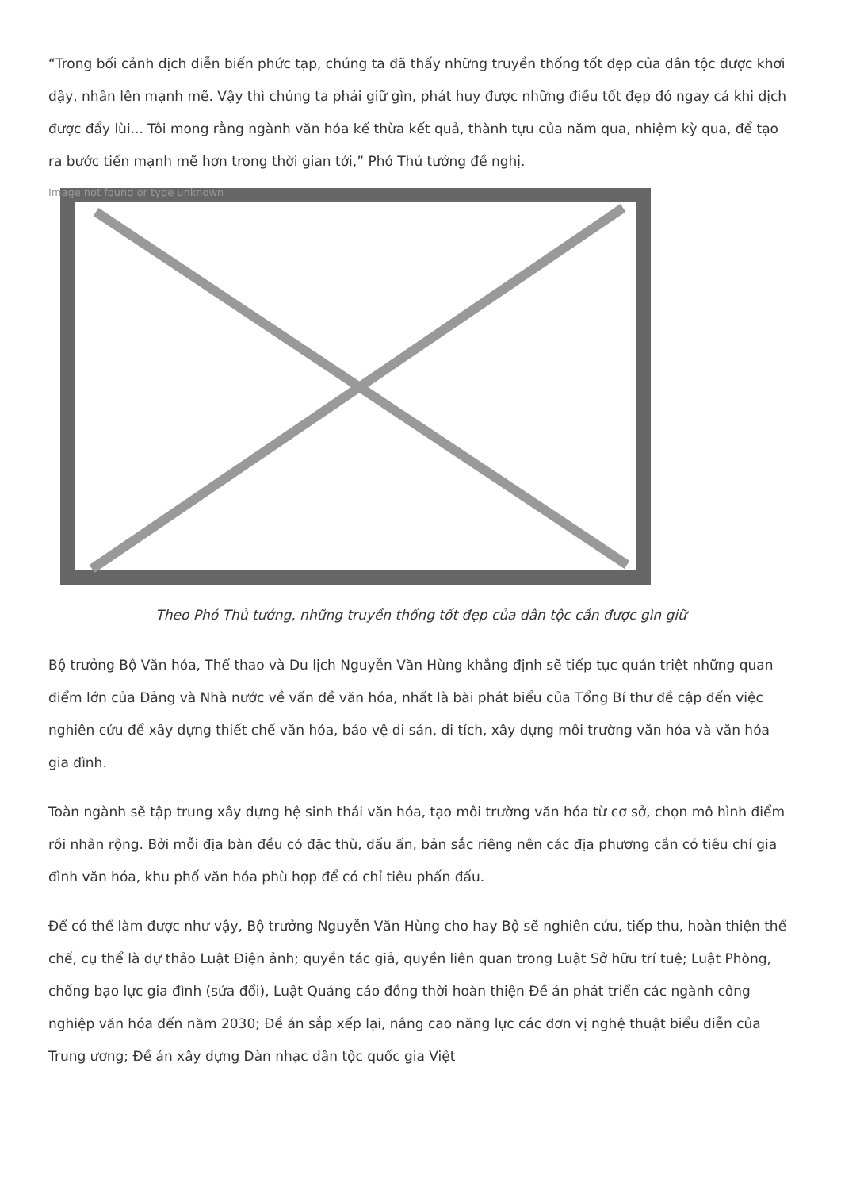“Trong bối cảnh dịch diễn biến phức tạp, chúng ta đã thấy những truyền thống tốt đẹp của dân tộc được khơi dậy, nhân lên mạnh mẽ. Vậy thì chúng ta phải giữ gìn, phát huy được những điều tốt đẹp đó ngay cả khi dịch được đẩy lùi... Tôi mong rằng ngành văn hóa kế thừa kết quả, thành tựu của năm qua, nhiệm kỳ qua, để tạo ra bước tiến mạnh mẽ hơn trong thời gian tới,” Phó Thủ tướng đề nghị.
Image not found or type unknown
Theo Phó Thủ tướng, những truyền thống tốt đẹp của dân tộc cần được gìn giữ
Bộ trưởng Bộ Văn hóa, Thể thao và Du lịch Nguyễn Văn Hùng khẳng định sẽ tiếp tục quán triệt những quan điểm lớn của Đảng và Nhà nước về vấn đề văn hóa, nhất là bài phát biểu của Tổng Bí thư đề cập đến việc nghiên cứu để xây dựng thiết chế văn hóa, bảo vệ di sản, di tích, xây dựng môi trường văn hóa và văn hóa gia đình.
Toàn ngành sẽ tập trung xây dựng hệ sinh thái văn hóa, tạo môi trường văn hóa từ cơ sở, chọn mô hình điểm rồi nhân rộng. Bởi mỗi địa bàn đều có đặc thù, dấu ấn, bản sắc riêng nên các địa phương cần có tiêu chí gia đình văn hóa, khu phố văn hóa phù hợp để có chỉ tiêu phấn đấu.
Để có thể làm được như vậy, Bộ trưởng Nguyễn Văn Hùng cho hay Bộ sẽ nghiên cứu, tiếp thu, hoàn thiện thể chế, cụ thể là dự thảo Luật Điện ảnh; quyền tác giả, quyền liên quan trong Luật Sở hữu trí tuệ; Luật Phòng, chống bạo lực gia đình (sửa đổi), Luật Quảng cáo đồng thời hoàn thiện Đề án phát triển các ngành công nghiệp văn hóa đến năm 2030; Đề án sắp xếp lại, nâng cao năng lực các đơn vị nghệ thuật biểu diễn của Trung ương; Đề án xây dựng Dàn nhạc dân tộc quốc gia Việt